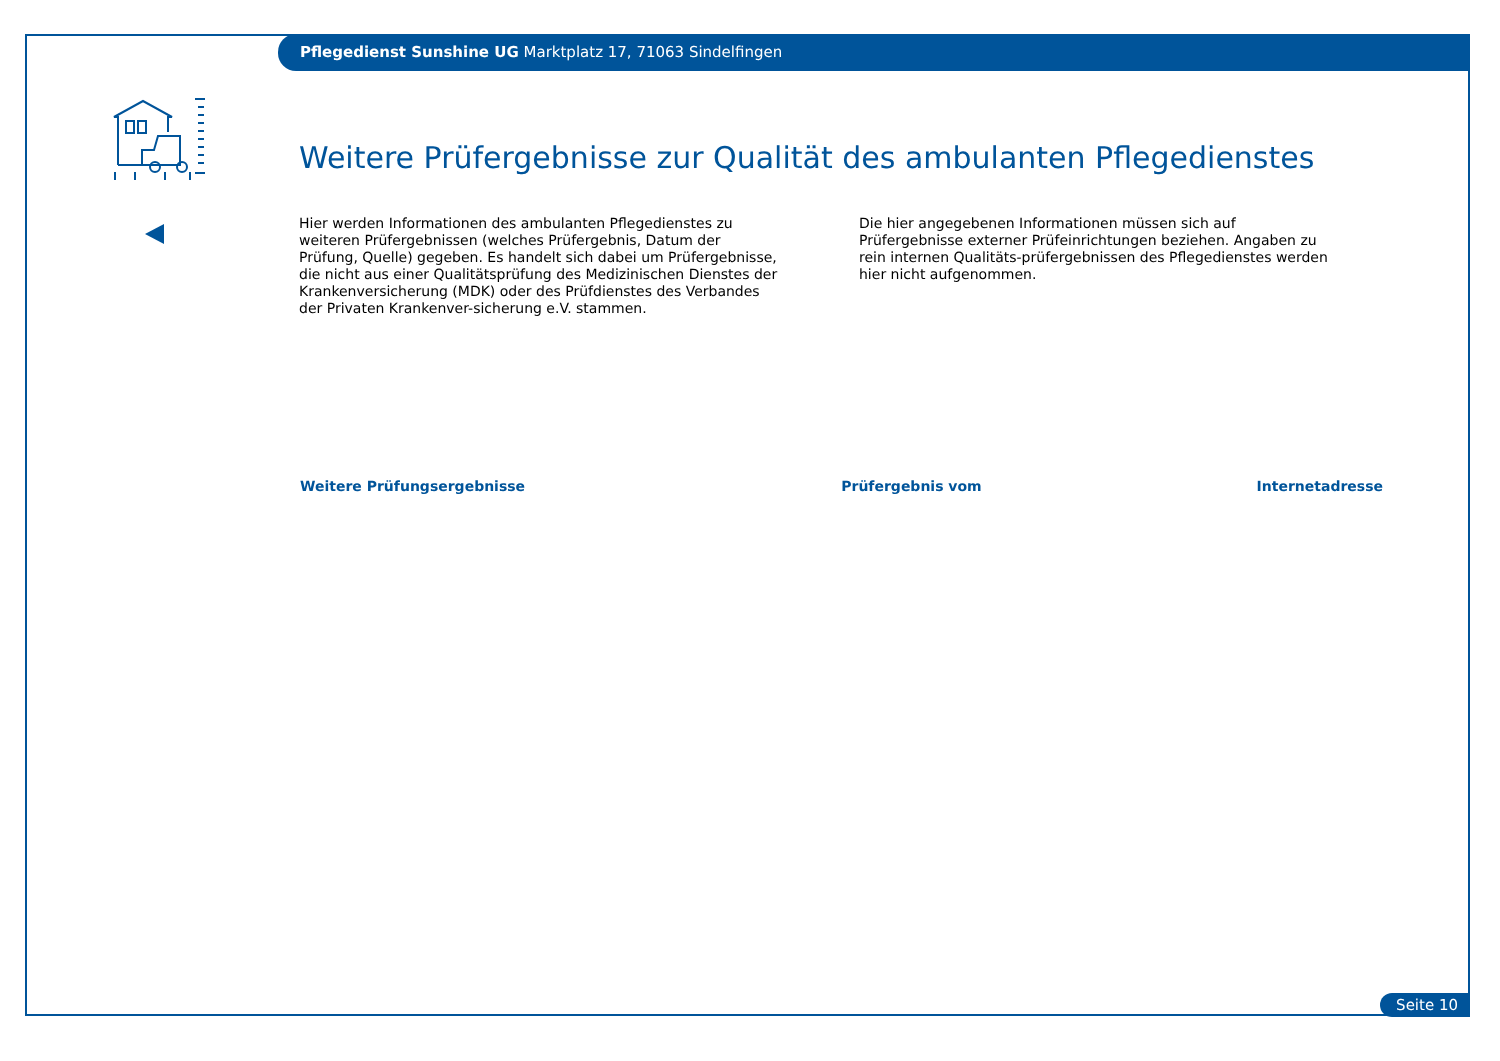Pflegedienst Sunshine UG Marktplatz 17, 71063 Sindelfingen
Weitere Prüfergebnisse zur Qualität des ambulanten Pflegedienstes
Hier werden Informationen des ambulanten Pflegedienstes zu weiteren Prüfergebnissen (welches Prüfergebnis, Datum der Prüfung, Quelle) gegeben. Es handelt sich dabei um Prüfergebnisse, die nicht aus einer Qualitätsprüfung des Medizinischen Dienstes der Krankenversicherung (MDK) oder des Prüfdienstes des Verbandes der Privaten Krankenver-sicherung e.V. stammen.
Die hier angegebenen Informationen müssen sich auf Prüfergebnisse externer Prüfeinrichtungen beziehen. Angaben zu rein internen Qualitäts-prüfergebnissen des Pflegedienstes werden hier nicht aufgenommen.
| Weitere Prüfungsergebnisse | Prüfergebnis vom | Internetadresse |
| --- | --- | --- |
Seite 10